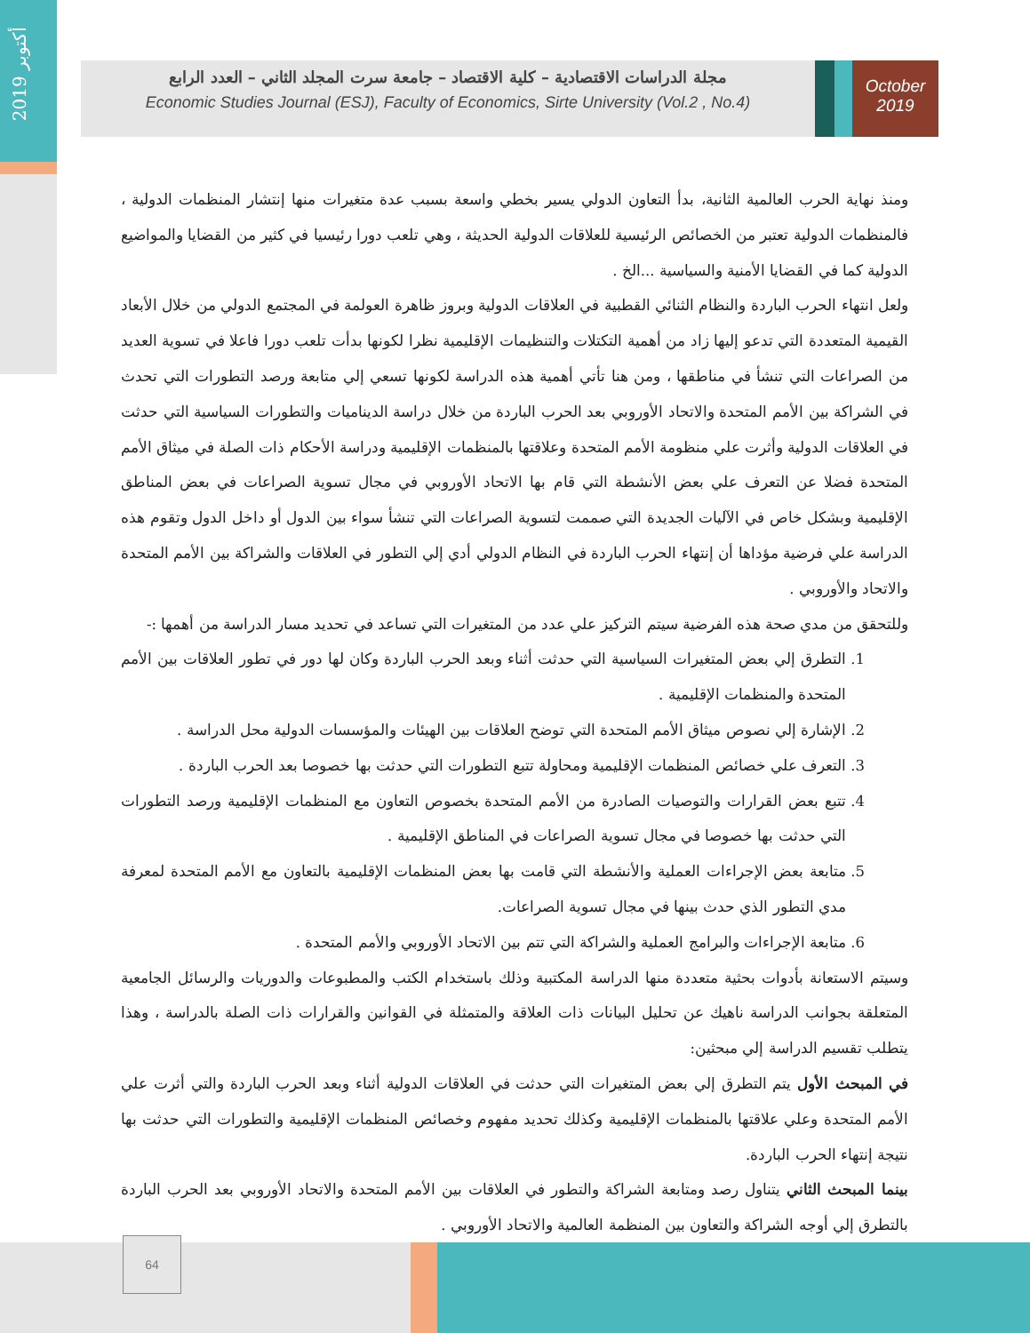أكتوبر 2019
مجلة الدراسات الاقتصادية – كلية الاقتصاد – جامعة سرت المجلد الثاني – العدد الرابع
Economic Studies Journal (ESJ), Faculty of Economics, Sirte University (Vol.2 , No.4)
October
2019
ومنذ نهاية الحرب العالمية الثانية، بدأ التعاون الدولي يسير بخطي واسعة بسبب عدة متغيرات منها إنتشار المنظمات الدولية ، فالمنظمات الدولية تعتبر من الخصائص الرئيسية للعلاقات الدولية الحديثة ، وهي تلعب دورا رئيسيا في كثير من القضايا والمواضيع الدولية كما في القضايا الأمنية والسياسية ...الخ .
ولعل انتهاء الحرب الباردة والنظام الثنائي القطبية في العلاقات الدولية وبروز ظاهرة العولمة في المجتمع الدولي من خلال الأبعاد القيمية المتعددة التي تدعو إليها زاد من أهمية التكتلات والتنظيمات الإقليمية نظرا لكونها بدأت تلعب دورا فاعلا في تسوية العديد من الصراعات التي تنشأ في مناطقها ، ومن هنا تأتي أهمية هذه الدراسة لكونها تسعي إلي متابعة ورصد التطورات التي تحدث في الشراكة بين الأمم المتحدة والاتحاد الأوروبي بعد الحرب الباردة من خلال دراسة الديناميات والتطورات السياسية التي حدثت في العلاقات الدولية وأثرت علي منظومة الأمم المتحدة وعلاقتها بالمنظمات الإقليمية ودراسة الأحكام ذات الصلة في ميثاق الأمم المتحدة فضلا عن التعرف علي بعض الأنشطة التي قام بها الاتحاد الأوروبي في مجال تسوية الصراعات في بعض المناطق الإقليمية وبشكل خاص في الآليات الجديدة التي صممت لتسوية الصراعات التي تنشأ سواء بين الدول أو داخل الدول وتقوم هذه الدراسة علي فرضية مؤداها أن إنتهاء الحرب الباردة في النظام الدولي أدي إلي التطور في العلاقات والشراكة بين الأمم المتحدة والاتحاد والأوروبي .
وللتحقق من مدي صحة هذه الفرضية سيتم التركيز علي عدد من المتغيرات التي تساعد في تحديد مسار الدراسة من أهمها :-
1. التطرق إلي بعض المتغيرات السياسية التي حدثت أثناء وبعد الحرب الباردة وكان لها دور في تطور العلاقات بين الأمم المتحدة والمنظمات الإقليمية .
2. الإشارة إلي نصوص ميثاق الأمم المتحدة التي توضح العلاقات بين الهيئات والمؤسسات الدولية محل الدراسة .
3. التعرف علي خصائص المنظمات الإقليمية ومحاولة تتبع التطورات التي حدثت بها خصوصا بعد الحرب الباردة .
4. تتبع بعض القرارات والتوصيات الصادرة من الأمم المتحدة بخصوص التعاون مع المنظمات الإقليمية ورصد التطورات التي حدثت بها خصوصا في مجال تسوية الصراعات في المناطق الإقليمية .
5. متابعة بعض الإجراءات العملية والأنشطة التي قامت بها بعض المنظمات الإقليمية بالتعاون مع الأمم المتحدة لمعرفة مدي التطور الذي حدث بينها في مجال تسوية الصراعات.
6. متابعة الإجراءات والبرامج العملية والشراكة التي تتم بين الاتحاد الأوروبي والأمم المتحدة .
وسيتم الاستعانة بأدوات بحثية متعددة منها الدراسة المكتبية وذلك باستخدام الكتب والمطبوعات والدوريات والرسائل الجامعية المتعلقة بجوانب الدراسة ناهيك عن تحليل البيانات ذات العلاقة والمتمثلة في القوانين والقرارات ذات الصلة بالدراسة ، وهذا يتطلب تقسيم الدراسة إلي مبحثين:
في المبحث الأول يتم التطرق إلي بعض المتغيرات التي حدثت في العلاقات الدولية أثناء وبعد الحرب الباردة والتي أثرت علي الأمم المتحدة وعلي علاقتها بالمنظمات الإقليمية وكذلك تحديد مفهوم وخصائص المنظمات الإقليمية والتطورات التي حدثت بها نتيجة إنتهاء الحرب الباردة.
بينما المبحث الثاني يتناول رصد ومتابعة الشراكة والتطور في العلاقات بين الأمم المتحدة والاتحاد الأوروبي بعد الحرب الباردة بالتطرق إلي أوجه الشراكة والتعاون بين المنظمة العالمية والاتحاد الأوروبي .
64